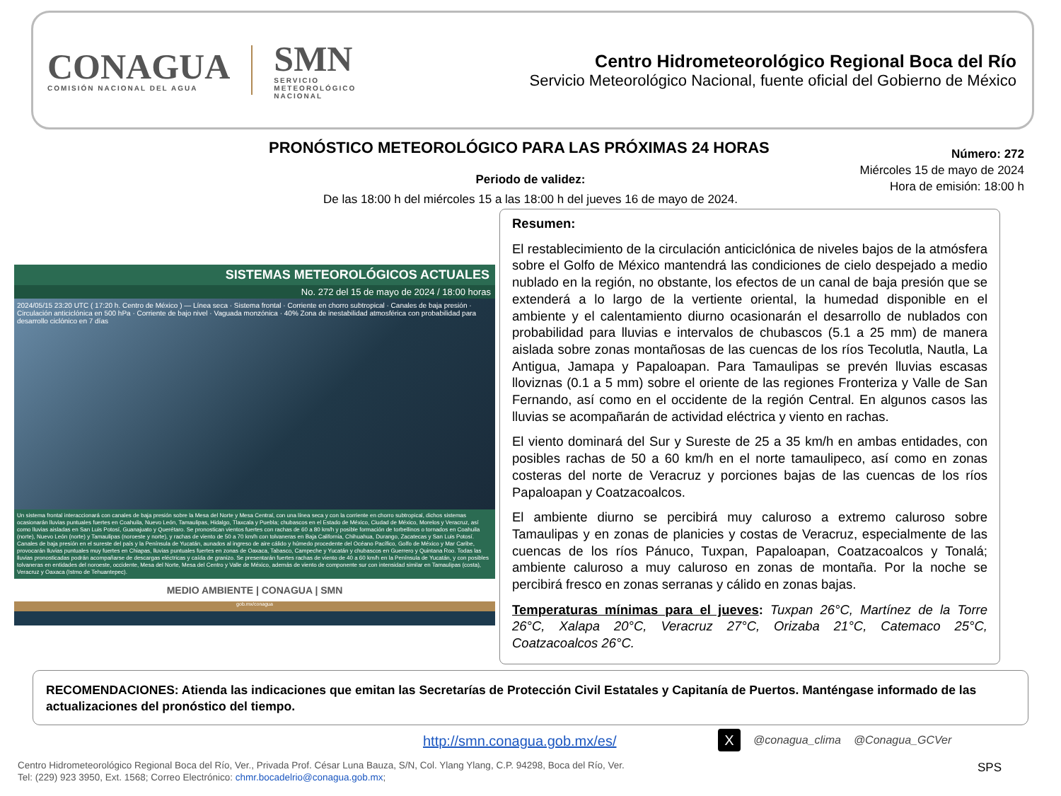CONAGUA
COMISIÓN NACIONAL DEL AGUA
SMN
SERVICIO
METEOROLÓGICO
NACIONAL
Centro Hidrometeorológico Regional Boca del Río
Servicio Meteorológico Nacional, fuente oficial del Gobierno de México
PRONÓSTICO METEOROLÓGICO PARA LAS PRÓXIMAS 24 HORAS
Número: 272
Miércoles 15 de mayo de 2024
Hora de emisión: 18:00 h
Periodo de validez:
De las 18:00 h del miércoles 15 a las 18:00 h del jueves 16 de mayo de 2024.
SISTEMAS METEOROLÓGICOS ACTUALES
No. 272 del 15 de mayo de 2024 / 18:00 horas
2024/05/15 23:20 UTC ( 17:20 h. Centro de México ) — Línea seca · Sistema frontal · Corriente en chorro subtropical · Canales de baja presión · Circulación anticiclónica en 500 hPa · Corriente de bajo nivel · Vaguada monzónica · 40% Zona de inestabilidad atmosférica con probabilidad para desarrollo ciclónico en 7 días
Un sistema frontal interaccionará con canales de baja presión sobre la Mesa del Norte y Mesa Central, con una línea seca y con la corriente en chorro subtropical, dichos sistemas ocasionarán lluvias puntuales fuertes en Coahuila, Nuevo León, Tamaulipas, Hidalgo, Tlaxcala y Puebla; chubascos en el Estado de México, Ciudad de México, Morelos y Veracruz, así como lluvias aisladas en San Luis Potosí, Guanajuato y Querétaro. Se pronostican vientos fuertes con rachas de 60 a 80 km/h y posible formación de torbellinos o tornados en Coahuila (norte), Nuevo León (norte) y Tamaulipas (noroeste y norte), y rachas de viento de 50 a 70 km/h con tolvaneras en Baja California, Chihuahua, Durango, Zacatecas y San Luis Potosí. Canales de baja presión en el sureste del país y la Península de Yucatán, aunados al ingreso de aire cálido y húmedo procedente del Océano Pacífico, Golfo de México y Mar Caribe, provocarán lluvias puntuales muy fuertes en Chiapas, lluvias puntuales fuertes en zonas de Oaxaca, Tabasco, Campeche y Yucatán y chubascos en Guerrero y Quintana Roo. Todas las lluvias pronosticadas podrán acompañarse de descargas eléctricas y caída de granizo. Se presentarán fuertes rachas de viento de 40 a 60 km/h en la Península de Yucatán, y con posibles tolvaneras en entidades del noroeste, occidente, Mesa del Norte, Mesa del Centro y Valle de México, además de viento de componente sur con intensidad similar en Tamaulipas (costa), Veracruz y Oaxaca (Istmo de Tehuantepec).
MEDIO AMBIENTE | CONAGUA | SMN
gob.mx/conagua
Resumen:
El restablecimiento de la circulación anticiclónica de niveles bajos de la atmósfera sobre el Golfo de México mantendrá las condiciones de cielo despejado a medio nublado en la región, no obstante, los efectos de un canal de baja presión que se extenderá a lo largo de la vertiente oriental, la humedad disponible en el ambiente y el calentamiento diurno ocasionarán el desarrollo de nublados con probabilidad para lluvias e intervalos de chubascos (5.1 a 25 mm) de manera aislada sobre zonas montañosas de las cuencas de los ríos Tecolutla, Nautla, La Antigua, Jamapa y Papaloapan. Para Tamaulipas se prevén lluvias escasas lloviznas (0.1 a 5 mm) sobre el oriente de las regiones Fronteriza y Valle de San Fernando, así como en el occidente de la región Central. En algunos casos las lluvias se acompañarán de actividad eléctrica y viento en rachas.
El viento dominará del Sur y Sureste de 25 a 35 km/h en ambas entidades, con posibles rachas de 50 a 60 km/h en el norte tamaulipeco, así como en zonas costeras del norte de Veracruz y porciones bajas de las cuencas de los ríos Papaloapan y Coatzacoalcos.
El ambiente diurno se percibirá muy caluroso a extremo caluroso sobre Tamaulipas y en zonas de planicies y costas de Veracruz, especialmente de las cuencas de los ríos Pánuco, Tuxpan, Papaloapan, Coatzacoalcos y Tonalá; ambiente caluroso a muy caluroso en zonas de montaña. Por la noche se percibirá fresco en zonas serranas y cálido en zonas bajas.
Temperaturas mínimas para el jueves: Tuxpan 26°C, Martínez de la Torre 26°C, Xalapa 20°C, Veracruz 27°C, Orizaba 21°C, Catemaco 25°C, Coatzacoalcos 26°C.
RECOMENDACIONES: Atienda las indicaciones que emitan las Secretarías de Protección Civil Estatales y Capitanía de Puertos. Manténgase informado de las actualizaciones del pronóstico del tiempo.
http://smn.conagua.gob.mx/es/
X @conagua_clima @Conagua_GCVer
Centro Hidrometeorológico Regional Boca del Río, Ver., Privada Prof. César Luna Bauza, S/N, Col. Ylang Ylang, C.P. 94298, Boca del Río, Ver.
Tel: (229) 923 3950, Ext. 1568; Correo Electrónico: chmr.bocadelrio@conagua.gob.mx;
SPS